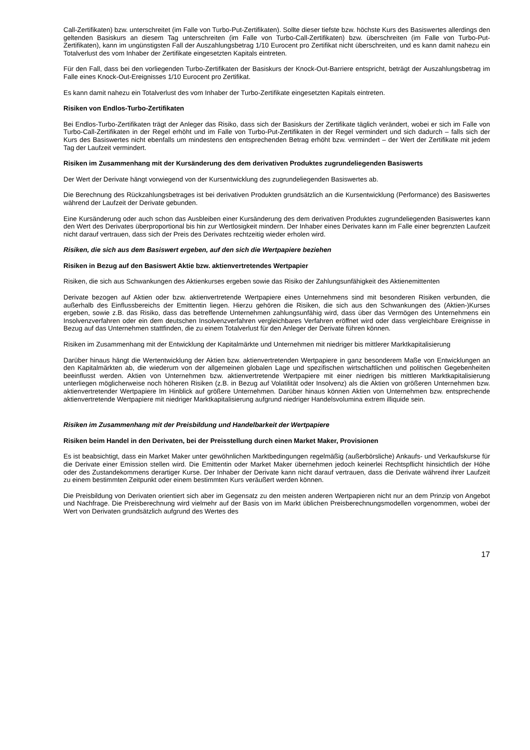Call-Zertifikaten) bzw. unterschreitet (im Falle von Turbo-Put-Zertifikaten). Sollte dieser tiefste bzw. höchste Kurs des Basiswertes allerdings den geltenden Basiskurs an diesem Tag unterschreiten (im Falle von Turbo-Call-Zertifikaten) bzw. überschreiten (im Falle von Turbo-Put-Zertifikaten), kann im ungünstigsten Fall der Auszahlungsbetrag 1/10 Eurocent pro Zertifikat nicht überschreiten, und es kann damit nahezu ein Totalverlust des vom Inhaber der Zertifikate eingesetzten Kapitals eintreten.
Für den Fall, dass bei den vorliegenden Turbo-Zertifikaten der Basiskurs der Knock-Out-Barriere entspricht, beträgt der Auszahlungsbetrag im Falle eines Knock-Out-Ereignisses 1/10 Eurocent pro Zertifikat.
Es kann damit nahezu ein Totalverlust des vom Inhaber der Turbo-Zertifikate eingesetzten Kapitals eintreten.
Risiken von Endlos-Turbo-Zertifikaten
Bei Endlos-Turbo-Zertifikaten trägt der Anleger das Risiko, dass sich der Basiskurs der Zertifikate täglich verändert, wobei er sich im Falle von Turbo-Call-Zertifikaten in der Regel erhöht und im Falle von Turbo-Put-Zertifikaten in der Regel vermindert und sich dadurch – falls sich der Kurs des Basiswertes nicht ebenfalls um mindestens den entsprechenden Betrag erhöht bzw. vermindert – der Wert der Zertifikate mit jedem Tag der Laufzeit vermindert.
Risiken im Zusammenhang mit der Kursänderung des dem derivativen Produktes zugrundeliegenden Basiswerts
Der Wert der Derivate hängt vorwiegend von der Kursentwicklung des zugrundeliegenden Basiswertes ab.
Die Berechnung des Rückzahlungsbetrages ist bei derivativen Produkten grundsätzlich an die Kursentwicklung (Performance) des Basiswertes während der Laufzeit der Derivate gebunden.
Eine Kursänderung oder auch schon das Ausbleiben einer Kursänderung des dem derivativen Produktes zugrundeliegenden Basiswertes kann den Wert des Derivates überproportional bis hin zur Wertlosigkeit mindern. Der Inhaber eines Derivates kann im Falle einer begrenzten Laufzeit nicht darauf vertrauen, dass sich der Preis des Derivates rechtzeitig wieder erholen wird.
Risiken, die sich aus dem Basiswert ergeben, auf den sich die Wertpapiere beziehen
Risiken in Bezug auf den Basiswert Aktie bzw. aktienvertretendes Wertpapier
Risiken, die sich aus Schwankungen des Aktienkurses ergeben sowie das Risiko der Zahlungsunfähigkeit des Aktienemittenten
Derivate bezogen auf Aktien oder bzw. aktienvertretende Wertpapiere eines Unternehmens sind mit besonderen Risiken verbunden, die außerhalb des Einflussbereichs der Emittentin liegen. Hierzu gehören die Risiken, die sich aus den Schwankungen des (Aktien-)Kurses ergeben, sowie z.B. das Risiko, dass das betreffende Unternehmen zahlungsunfähig wird, dass über das Vermögen des Unternehmens ein Insolvenzverfahren oder ein dem deutschen Insolvenzverfahren vergleichbares Verfahren eröffnet wird oder dass vergleichbare Ereignisse in Bezug auf das Unternehmen stattfinden, die zu einem Totalverlust für den Anleger der Derivate führen können.
Risiken im Zusammenhang mit der Entwicklung der Kapitalmärkte und Unternehmen mit niedriger bis mittlerer Marktkapitalisierung
Darüber hinaus hängt die Wertentwicklung der Aktien bzw. aktienvertretenden Wertpapiere in ganz besonderem Maße von Entwicklungen an den Kapitalmärkten ab, die wiederum von der allgemeinen globalen Lage und spezifischen wirtschaftlichen und politischen Gegebenheiten beeinflusst werden. Aktien von Unternehmen bzw. aktienvertretende Wertpapiere mit einer niedrigen bis mittleren Marktkapitalisierung unterliegen möglicherweise noch höheren Risiken (z.B. in Bezug auf Volatilität oder Insolvenz) als die Aktien von größeren Unternehmen bzw. aktienvertretender Wertpapiere Im Hinblick auf größere Unternehmen. Darüber hinaus können Aktien von Unternehmen bzw. entsprechende aktienvertretende Wertpapiere mit niedriger Marktkapitalisierung aufgrund niedriger Handelsvolumina extrem illiquide sein.
Risiken im Zusammenhang mit der Preisbildung und Handelbarkeit der Wertpapiere
Risiken beim Handel in den Derivaten, bei der Preisstellung durch einen Market Maker, Provisionen
Es ist beabsichtigt, dass ein Market Maker unter gewöhnlichen Marktbedingungen regelmäßig (außerbörsliche) Ankaufs- und Verkaufskurse für die Derivate einer Emission stellen wird. Die Emittentin oder Market Maker übernehmen jedoch keinerlei Rechtspflicht hinsichtlich der Höhe oder des Zustandekommens derartiger Kurse. Der Inhaber der Derivate kann nicht darauf vertrauen, dass die Derivate während ihrer Laufzeit zu einem bestimmten Zeitpunkt oder einem bestimmten Kurs veräußert werden können.
Die Preisbildung von Derivaten orientiert sich aber im Gegensatz zu den meisten anderen Wertpapieren nicht nur an dem Prinzip von Angebot und Nachfrage. Die Preisberechnung wird vielmehr auf der Basis von im Markt üblichen Preisberechnungsmodellen vorgenommen, wobei der Wert von Derivaten grundsätzlich aufgrund des Wertes des
17